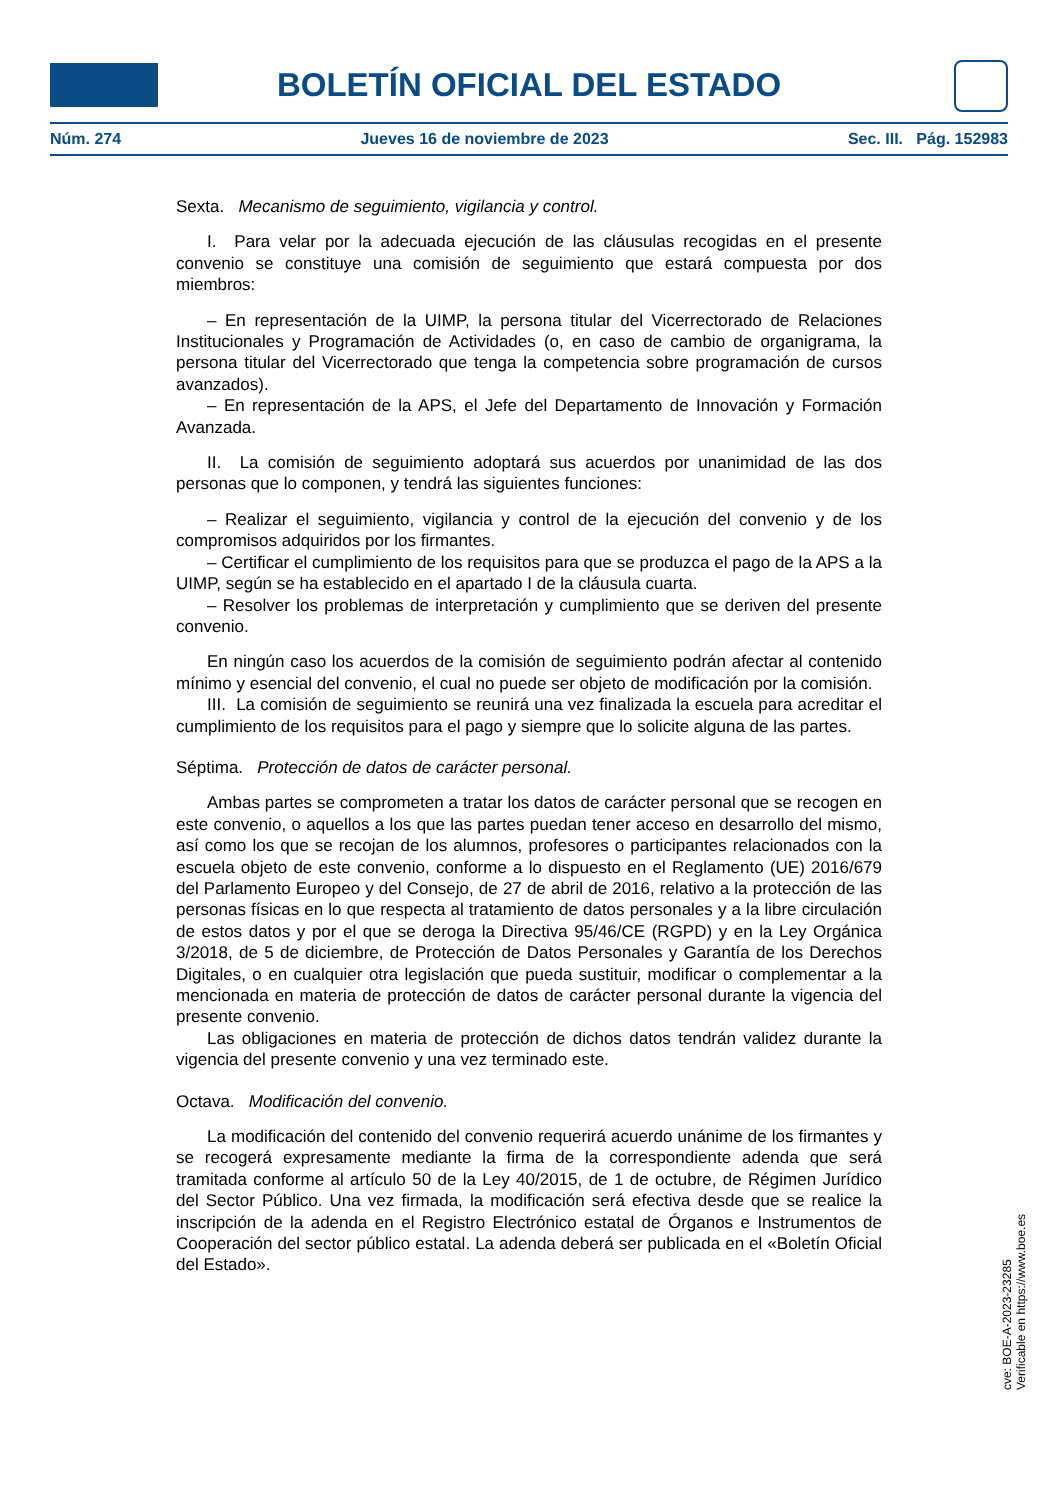BOLETÍN OFICIAL DEL ESTADO
Núm. 274 Jueves 16 de noviembre de 2023 Sec. III. Pág. 152983
Sexta. Mecanismo de seguimiento, vigilancia y control.
I. Para velar por la adecuada ejecución de las cláusulas recogidas en el presente convenio se constituye una comisión de seguimiento que estará compuesta por dos miembros:
– En representación de la UIMP, la persona titular del Vicerrectorado de Relaciones Institucionales y Programación de Actividades (o, en caso de cambio de organigrama, la persona titular del Vicerrectorado que tenga la competencia sobre programación de cursos avanzados).
– En representación de la APS, el Jefe del Departamento de Innovación y Formación Avanzada.
II. La comisión de seguimiento adoptará sus acuerdos por unanimidad de las dos personas que lo componen, y tendrá las siguientes funciones:
– Realizar el seguimiento, vigilancia y control de la ejecución del convenio y de los compromisos adquiridos por los firmantes.
– Certificar el cumplimiento de los requisitos para que se produzca el pago de la APS a la UIMP, según se ha establecido en el apartado I de la cláusula cuarta.
– Resolver los problemas de interpretación y cumplimiento que se deriven del presente convenio.
En ningún caso los acuerdos de la comisión de seguimiento podrán afectar al contenido mínimo y esencial del convenio, el cual no puede ser objeto de modificación por la comisión.
III. La comisión de seguimiento se reunirá una vez finalizada la escuela para acreditar el cumplimiento de los requisitos para el pago y siempre que lo solicite alguna de las partes.
Séptima. Protección de datos de carácter personal.
Ambas partes se comprometen a tratar los datos de carácter personal que se recogen en este convenio, o aquellos a los que las partes puedan tener acceso en desarrollo del mismo, así como los que se recojan de los alumnos, profesores o participantes relacionados con la escuela objeto de este convenio, conforme a lo dispuesto en el Reglamento (UE) 2016/679 del Parlamento Europeo y del Consejo, de 27 de abril de 2016, relativo a la protección de las personas físicas en lo que respecta al tratamiento de datos personales y a la libre circulación de estos datos y por el que se deroga la Directiva 95/46/CE (RGPD) y en la Ley Orgánica 3/2018, de 5 de diciembre, de Protección de Datos Personales y Garantía de los Derechos Digitales, o en cualquier otra legislación que pueda sustituir, modificar o complementar a la mencionada en materia de protección de datos de carácter personal durante la vigencia del presente convenio.
Las obligaciones en materia de protección de dichos datos tendrán validez durante la vigencia del presente convenio y una vez terminado este.
Octava. Modificación del convenio.
La modificación del contenido del convenio requerirá acuerdo unánime de los firmantes y se recogerá expresamente mediante la firma de la correspondiente adenda que será tramitada conforme al artículo 50 de la Ley 40/2015, de 1 de octubre, de Régimen Jurídico del Sector Público. Una vez firmada, la modificación será efectiva desde que se realice la inscripción de la adenda en el Registro Electrónico estatal de Órganos e Instrumentos de Cooperación del sector público estatal. La adenda deberá ser publicada en el «Boletín Oficial del Estado».
cve: BOE-A-2023-23285
Verificable en https://www.boe.es